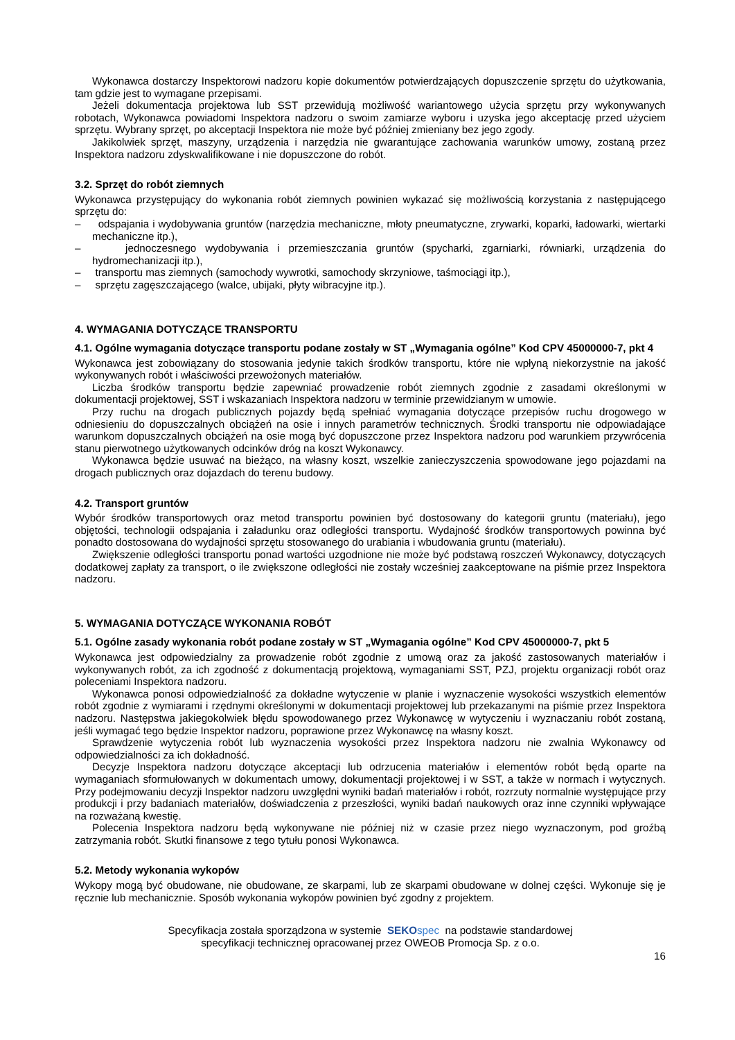Wykonawca dostarczy Inspektorowi nadzoru kopie dokumentów potwierdzających dopuszczenie sprzętu do użytkowania, tam gdzie jest to wymagane przepisami.
Jeżeli dokumentacja projektowa lub SST przewidują możliwość wariantowego użycia sprzętu przy wykonywanych robotach, Wykonawca powiadomi Inspektora nadzoru o swoim zamiarze wyboru i uzyska jego akceptację przed użyciem sprzętu. Wybrany sprzęt, po akceptacji Inspektora nie może być później zmieniany bez jego zgody.
Jakikolwiek sprzęt, maszyny, urządzenia i narzędzia nie gwarantujące zachowania warunków umowy, zostaną przez Inspektora nadzoru zdyskwalifikowane i nie dopuszczone do robót.
3.2. Sprzęt do robót ziemnych
Wykonawca przystępujący do wykonania robót ziemnych powinien wykazać się możliwością korzystania z następującego sprzętu do:
– odspajania i wydobywania gruntów (narzędzia mechaniczne, młoty pneumatyczne, zrywarki, koparki, ładowarki, wiertarki mechaniczne itp.),
– jednoczesnego wydobywania i przemieszczania gruntów (spycharki, zgarniarki, równiarki, urządzenia do hydromechanizacji itp.),
– transportu mas ziemnych (samochody wywrotki, samochody skrzyniowe, taśmociągi itp.),
– sprzętu zagęszczającego (walce, ubijaki, płyty wibracyjne itp.).
4. WYMAGANIA DOTYCZĄCE TRANSPORTU
4.1. Ogólne wymagania dotyczące transportu podane zostały w ST „Wymagania ogólne” Kod CPV 45000000-7, pkt 4
Wykonawca jest zobowiązany do stosowania jedynie takich środków transportu, które nie wpłyną niekorzystnie na jakość wykonywanych robót i właściwości przewożonych materiałów.
Liczba środków transportu będzie zapewniać prowadzenie robót ziemnych zgodnie z zasadami określonymi w dokumentacji projektowej, SST i wskazaniach Inspektora nadzoru w terminie przewidzianym w umowie.
Przy ruchu na drogach publicznych pojazdy będą spełniać wymagania dotyczące przepisów ruchu drogowego w odniesieniu do dopuszczalnych obciążeń na osie i innych parametrów technicznych. Środki transportu nie odpowiadające warunkom dopuszczalnych obciążeń na osie mogą być dopuszczone przez Inspektora nadzoru pod warunkiem przywrócenia stanu pierwotnego użytkowanych odcinków dróg na koszt Wykonawcy.
Wykonawca będzie usuwać na bieżąco, na własny koszt, wszelkie zanieczyszczenia spowodowane jego pojazdami na drogach publicznych oraz dojazdach do terenu budowy.
4.2. Transport gruntów
Wybór środków transportowych oraz metod transportu powinien być dostosowany do kategorii gruntu (materiału), jego objętości, technologii odspajania i załadunku oraz odległości transportu. Wydajność środków transportowych powinna być ponadto dostosowana do wydajności sprzętu stosowanego do urabiania i wbudowania gruntu (materiału).
Zwiększenie odległości transportu ponad wartości uzgodnione nie może być podstawą roszczeń Wykonawcy, dotyczących dodatkowej zapłaty za transport, o ile zwiększone odległości nie zostały wcześniej zaakceptowane na piśmie przez Inspektora nadzoru.
5. WYMAGANIA DOTYCZĄCE WYKONANIA ROBÓT
5.1. Ogólne zasady wykonania robót podane zostały w ST „Wymagania ogólne” Kod CPV 45000000-7, pkt 5
Wykonawca jest odpowiedzialny za prowadzenie robót zgodnie z umową oraz za jakość zastosowanych materiałów i wykonywanych robót, za ich zgodność z dokumentacją projektową, wymaganiami SST, PZJ, projektu organizacji robót oraz poleceniami Inspektora nadzoru.
Wykonawca ponosi odpowiedzialność za dokładne wytyczenie w planie i wyznaczenie wysokości wszystkich elementów robót zgodnie z wymiarami i rzędnymi określonymi w dokumentacji projektowej lub przekazanymi na piśmie przez Inspektora nadzoru. Następstwa jakiegokolwiek błędu spowodowanego przez Wykonawcę w wytyczeniu i wyznaczaniu robót zostaną, jeśli wymagać tego będzie Inspektor nadzoru, poprawione przez Wykonawcę na własny koszt.
Sprawdzenie wytyczenia robót lub wyznaczenia wysokości przez Inspektora nadzoru nie zwalnia Wykonawcy od odpowiedzialności za ich dokładność.
Decyzje Inspektora nadzoru dotyczące akceptacji lub odrzucenia materiałów i elementów robót będą oparte na wymaganiach sformułowanych w dokumentach umowy, dokumentacji projektowej i w SST, a także w normach i wytycznych. Przy podejmowaniu decyzji Inspektor nadzoru uwzględni wyniki badań materiałów i robót, rozrzuty normalnie występujące przy produkcji i przy badaniach materiałów, doświadczenia z przeszłości, wyniki badań naukowych oraz inne czynniki wpływające na rozważaną kwestię.
Polecenia Inspektora nadzoru będą wykonywane nie później niż w czasie przez niego wyznaczonym, pod groźbą zatrzymania robót. Skutki finansowe z tego tytułu ponosi Wykonawca.
5.2. Metody wykonania wykopów
Wykopy mogą być obudowane, nie obudowane, ze skarpami, lub ze skarpami obudowane w dolnej części. Wykonuje się je ręcznie lub mechanicznie. Sposób wykonania wykopów powinien być zgodny z projektem.
Specyfikacja została sporządzona w systemie SEKO spec na podstawie standardowej
specyfikacji technicznej opracowanej przez OWEOB Promocja Sp. z o.o.
16